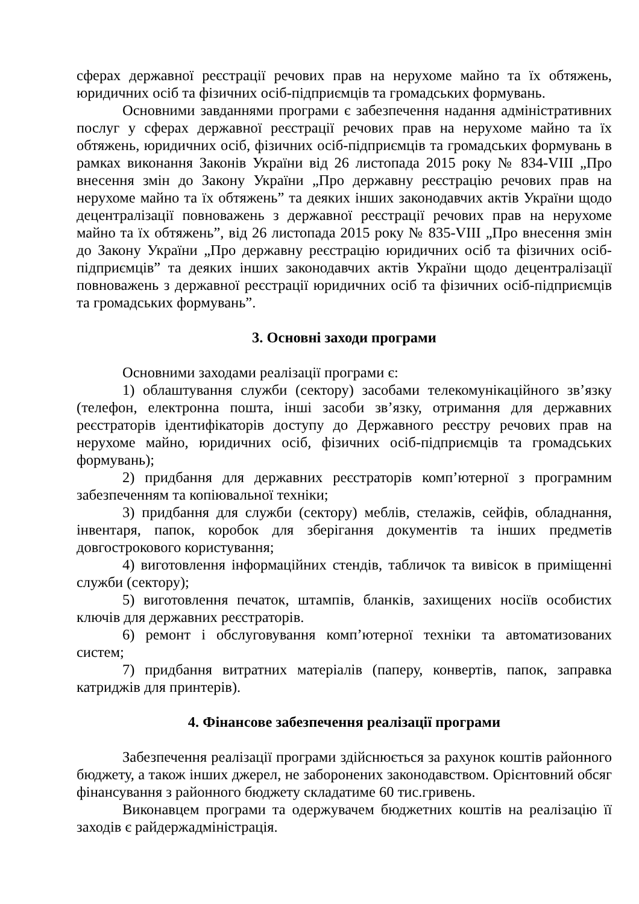сферах державної реєстрації речових прав на нерухоме майно та їх обтяжень, юридичних осіб та фізичних осіб-підприємців та громадських формувань.
Основними завданнями програми є забезпечення надання адміністративних послуг у сферах державної реєстрації речових прав на нерухоме майно та їх обтяжень, юридичних осіб, фізичних осіб-підприємців та громадських формувань в рамках виконання Законів України від 26 листопада 2015 року № 834-VIII „Про внесення змін до Закону України „Про державну реєстрацію речових прав на нерухоме майно та їх обтяжень” та деяких інших законодавчих актів України щодо децентралізації повноважень з державної реєстрації речових прав на нерухоме майно та їх обтяжень”, від 26 листопада 2015 року № 835-VIII „Про внесення змін до Закону України „Про державну реєстрацію юридичних осіб та фізичних осіб-підприємців” та деяких інших законодавчих актів України щодо децентралізації повноважень з державної реєстрації юридичних осіб та фізичних осіб-підприємців та громадських формувань”.
3. Основні заходи програми
Основними заходами реалізації програми є:
1) облаштування служби (сектору) засобами телекомунікаційного зв’язку (телефон, електронна пошта, інші засоби зв’язку, отримання для державних реєстраторів ідентифікаторів доступу до Державного реєстру речових прав на нерухоме майно, юридичних осіб, фізичних осіб-підприємців та громадських формувань);
2) придбання для державних реєстраторів комп’ютерної з програмним забезпеченням та копіювальної техніки;
3) придбання для служби (сектору) меблів, стелажів, сейфів, обладнання, інвентаря, папок, коробок для зберігання документів та інших предметів довгострокового користування;
4) виготовлення інформаційних стендів, табличок та вивісок в приміщенні служби (сектору);
5) виготовлення печаток, штампів, бланків, захищених носіїв особистих ключів для державних реєстраторів.
6) ремонт і обслуговування комп’ютерної техніки та автоматизованих систем;
7) придбання витратних матеріалів (паперу, конвертів, папок, заправка катриджів для принтерів).
4. Фінансове забезпечення реалізації програми
Забезпечення реалізації програми здійснюється за рахунок коштів районного бюджету, а також інших джерел, не заборонених законодавством. Орієнтовний обсяг фінансування з районного бюджету складатиме 60 тис.гривень.
Виконавцем програми та одержувачем бюджетних коштів на реалізацію її заходів є райдержадміністрація.